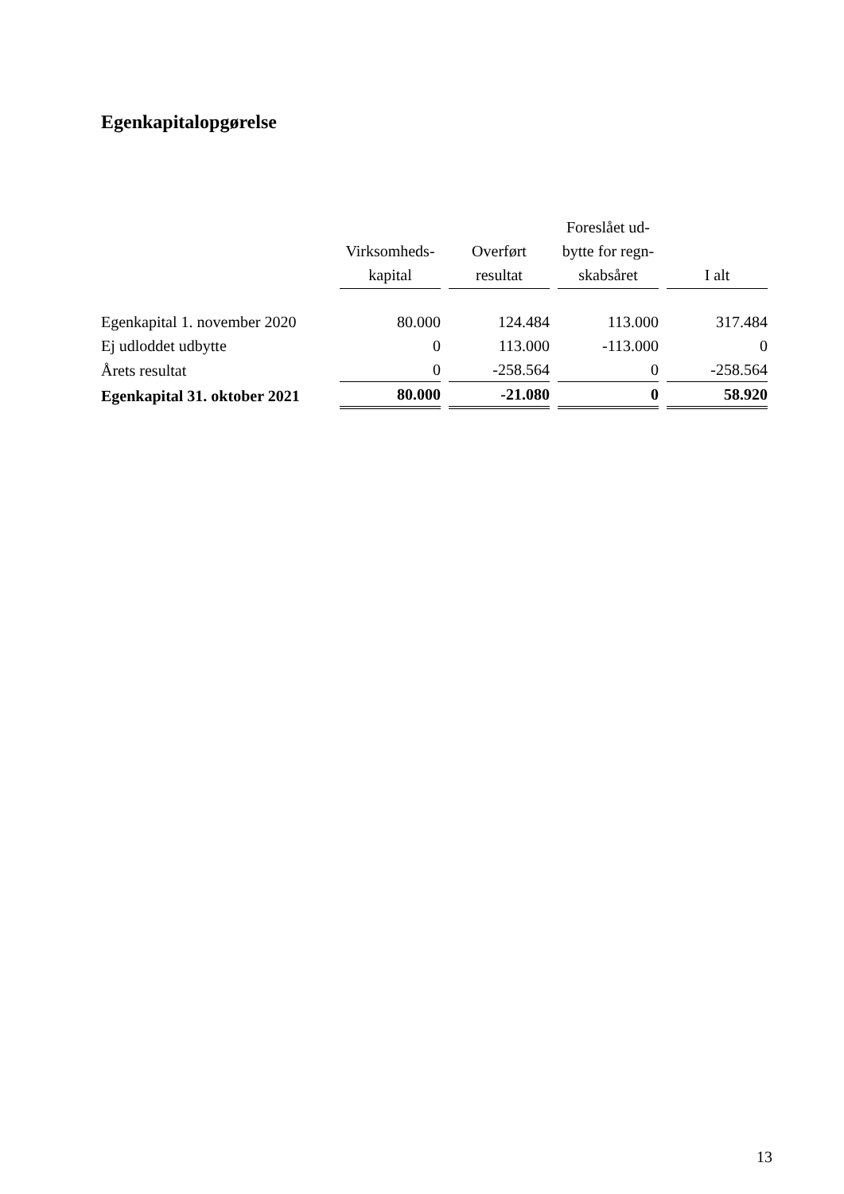Egenkapitalopgørelse
| | Virksomheds- kapital | Overført resultat | Foreslået ud- bytte for regn- skabsåret | I alt |
| --- | --- | --- | --- | --- |
| Egenkapital 1. november 2020 | 80.000 | 124.484 | 113.000 | 317.484 |
| Ej udloddet udbytte | 0 | 113.000 | -113.000 | 0 |
| Årets resultat | 0 | -258.564 | 0 | -258.564 |
| Egenkapital 31. oktober 2021 | 80.000 | -21.080 | 0 | 58.920 |
13